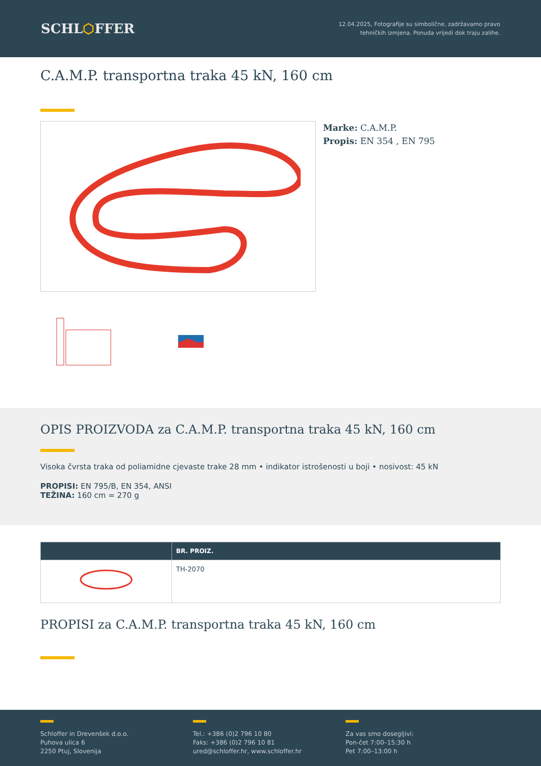SCHL⬡FFER
12.04.2025, Fotografije su simbolične, zadržavamo pravo
tehničkih izmjena. Ponuda vrijedi dok traju zalihe.
C.A.M.P. transportna traka 45 kN, 160 cm
Marke: C.A.M.P.
Propis: EN 354 , EN 795
OPIS PROIZVODA za C.A.M.P. transportna traka 45 kN, 160 cm
Visoka čvrsta traka od poliamidne cjevaste trake 28 mm • indikator istrošenosti u boji • nosivost: 45 kN
PROPISI: EN 795/B, EN 354, ANSI
TEŽINA: 160 cm = 270 g
| | BR. PROIZ. |
| --- | --- |
| | TH-2070 |
PROPISI za C.A.M.P. transportna traka 45 kN, 160 cm
Schloffer in Drevenšek d.o.o.
Puhova ulica 6
2250 Ptuj, Slovenija
Tel.: +386 (0)2 796 10 80
Faks: +386 (0)2 796 10 81
ured@schloffer.hr, www.schloffer.hr
Za vas smo dosegljivi:
Pon-čet 7:00–15:30 h
Pet 7:00–13:00 h